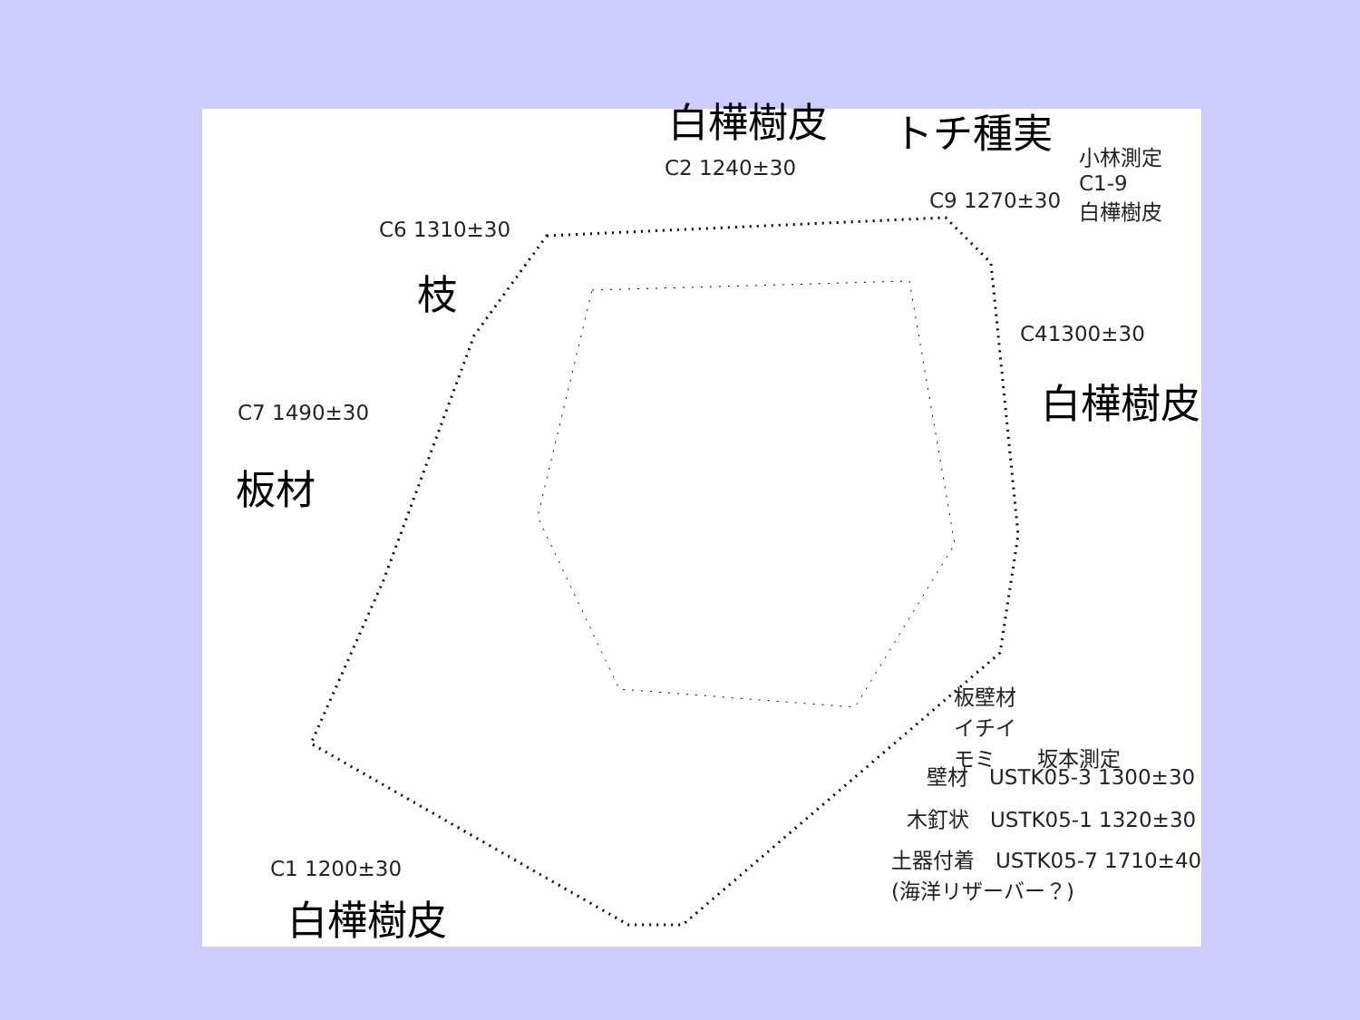白樺樹皮 トチ種実
小林測定
C1-9
白樺樹皮
C2 1240±30
C9 1270±30
C6 1310±30
枝
C41300±30
白樺樹皮
C7 1490±30
板材
板壁材
イチイ
モミ　　坂本測定
壁材　USTK05-3 1300±30
木釘状　USTK05-1 1320±30
土器付着　USTK05-7 1710±40
(海洋リザーバー？)
C1 1200±30
白樺樹皮